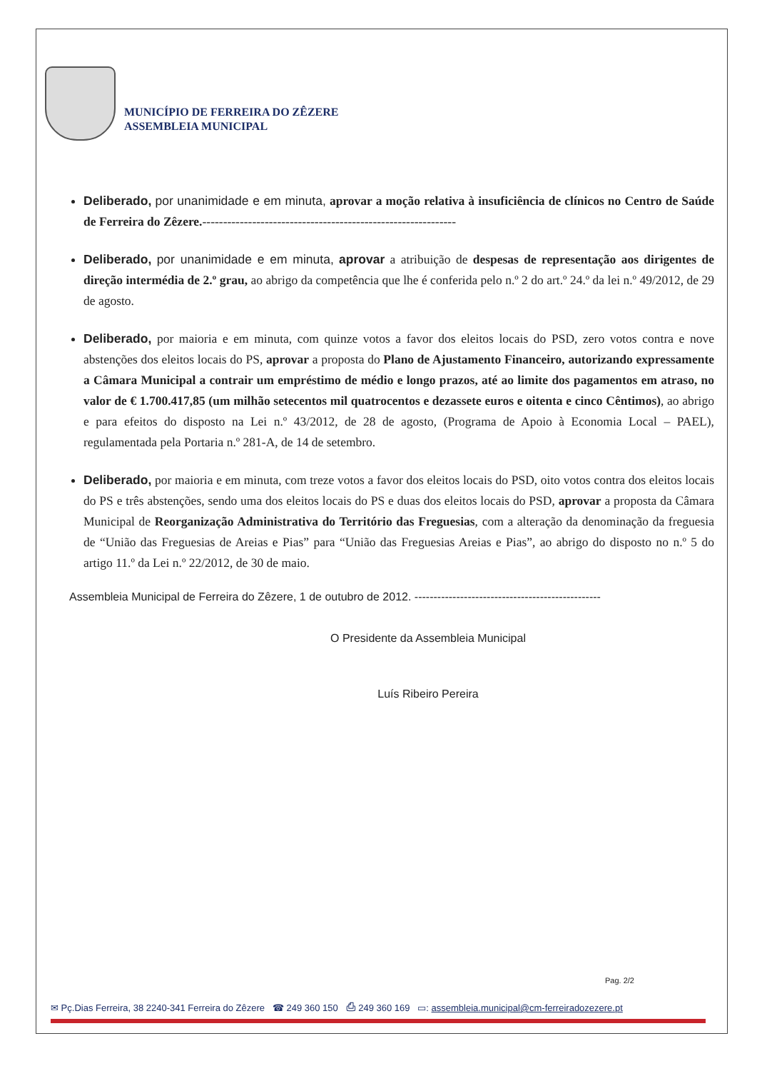MUNICÍPIO DE FERREIRA DO ZÊZERE
ASSEMBLEIA MUNICIPAL
Deliberado, por unanimidade e em minuta, aprovar a moção relativa à insuficiência de clínicos no Centro de Saúde de Ferreira do Zêzere.-------------------------------------------------------------
Deliberado, por unanimidade e em minuta, aprovar a atribuição de despesas de representação aos dirigentes de direção intermédia de 2.º grau, ao abrigo da competência que lhe é conferida pelo n.º 2 do art.º 24.º da lei n.º 49/2012, de 29 de agosto.
Deliberado, por maioria e em minuta, com quinze votos a favor dos eleitos locais do PSD, zero votos contra e nove abstenções dos eleitos locais do PS, aprovar a proposta do Plano de Ajustamento Financeiro, autorizando expressamente a Câmara Municipal a contrair um empréstimo de médio e longo prazos, até ao limite dos pagamentos em atraso, no valor de € 1.700.417,85 (um milhão setecentos mil quatrocentos e dezassete euros e oitenta e cinco Cêntimos), ao abrigo e para efeitos do disposto na Lei n.º 43/2012, de 28 de agosto, (Programa de Apoio à Economia Local – PAEL), regulamentada pela Portaria n.º 281-A, de 14 de setembro.
Deliberado, por maioria e em minuta, com treze votos a favor dos eleitos locais do PSD, oito votos contra dos eleitos locais do PS e três abstenções, sendo uma dos eleitos locais do PS e duas dos eleitos locais do PSD, aprovar a proposta da Câmara Municipal de Reorganização Administrativa do Território das Freguesias, com a alteração da denominação da freguesia de “União das Freguesias de Areias e Pias” para “União das Freguesias Areias e Pias”, ao abrigo do disposto no n.º 5 do artigo 11.º da Lei n.º 22/2012, de 30 de maio.
Assembleia Municipal de Ferreira do Zêzere, 1 de outubro de 2012. -------------------------------------------------
O Presidente da Assembleia Municipal
Luís Ribeiro Pereira
Pag. 2/2
✉ Pç.Dias Ferreira, 38 2240-341 Ferreira do Zêzere ☎ 249 360 150 ⎙ 249 360 169 ▭: assembleia.municipal@cm-ferreiradozezere.pt